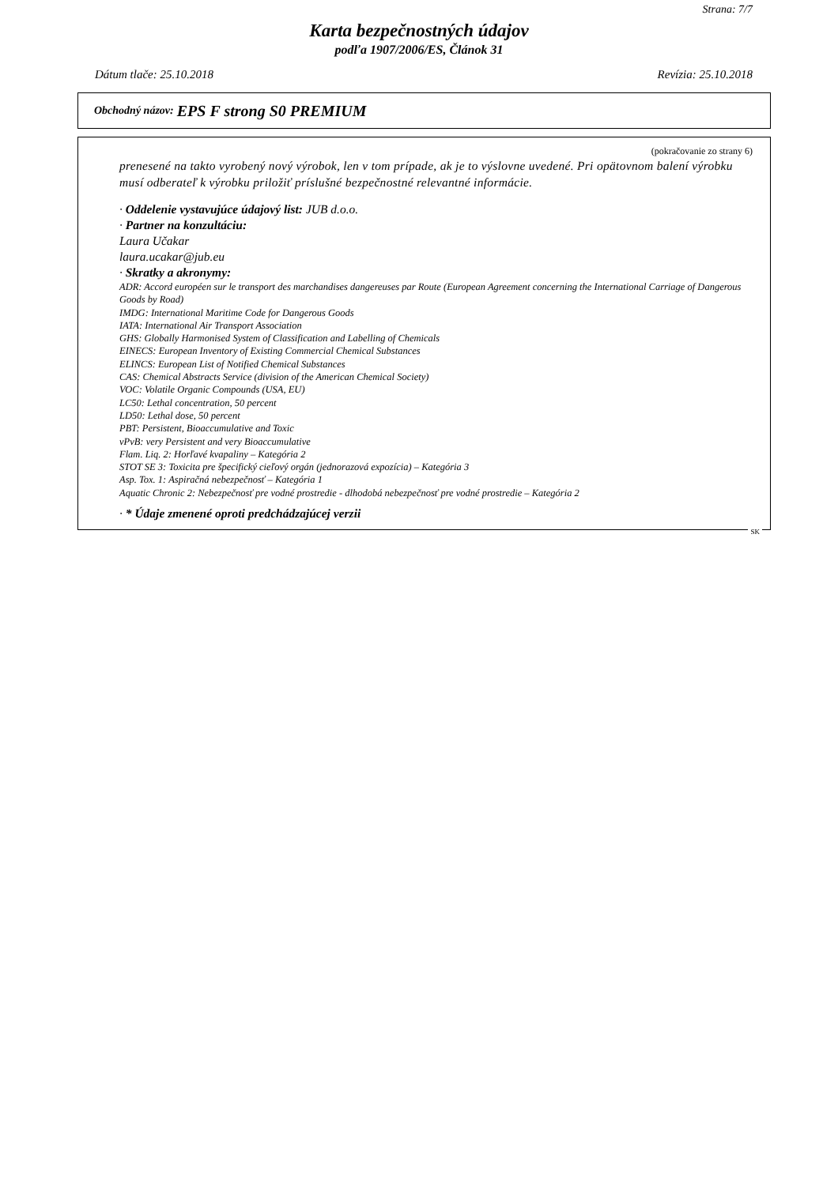Strana: 7/7
Karta bezpečnostných údajov
podľa 1907/2006/ES, Článok 31
Dátum tlače: 25.10.2018 Revízia: 25.10.2018
Obchodný názov: EPS F strong S0 PREMIUM
(pokračovanie zo strany 6)
prenesené na takto vyrobený nový výrobok, len v tom prípade, ak je to výslovne uvedené. Pri opätovnom balení výrobku musí odberateľ k výrobku priložiť príslušné bezpečnostné relevantné informácie.
· Oddelenie vystavujúce údajový list: JUB d.o.o.
· Partner na konzultáciu:
Laura Učakar
laura.ucakar@jub.eu
· Skratky a akronymy:
ADR: Accord européen sur le transport des marchandises dangereuses par Route (European Agreement concerning the International Carriage of Dangerous Goods by Road)
IMDG: International Maritime Code for Dangerous Goods
IATA: International Air Transport Association
GHS: Globally Harmonised System of Classification and Labelling of Chemicals
EINECS: European Inventory of Existing Commercial Chemical Substances
ELINCS: European List of Notified Chemical Substances
CAS: Chemical Abstracts Service (division of the American Chemical Society)
VOC: Volatile Organic Compounds (USA, EU)
LC50: Lethal concentration, 50 percent
LD50: Lethal dose, 50 percent
PBT: Persistent, Bioaccumulative and Toxic
vPvB: very Persistent and very Bioaccumulative
Flam. Liq. 2: Horľavé kvapaliny – Kategória 2
STOT SE 3: Toxicita pre špecifický cieľový orgán (jednorazová expozícia) – Kategória 3
Asp. Tox. 1: Aspiračná nebezpečnosť – Kategória 1
Aquatic Chronic 2: Nebezpečnosť pre vodné prostredie - dlhodobá nebezpečnosť pre vodné prostredie – Kategória 2
· * Údaje zmenené oproti predchádzajúcej verzii
SK